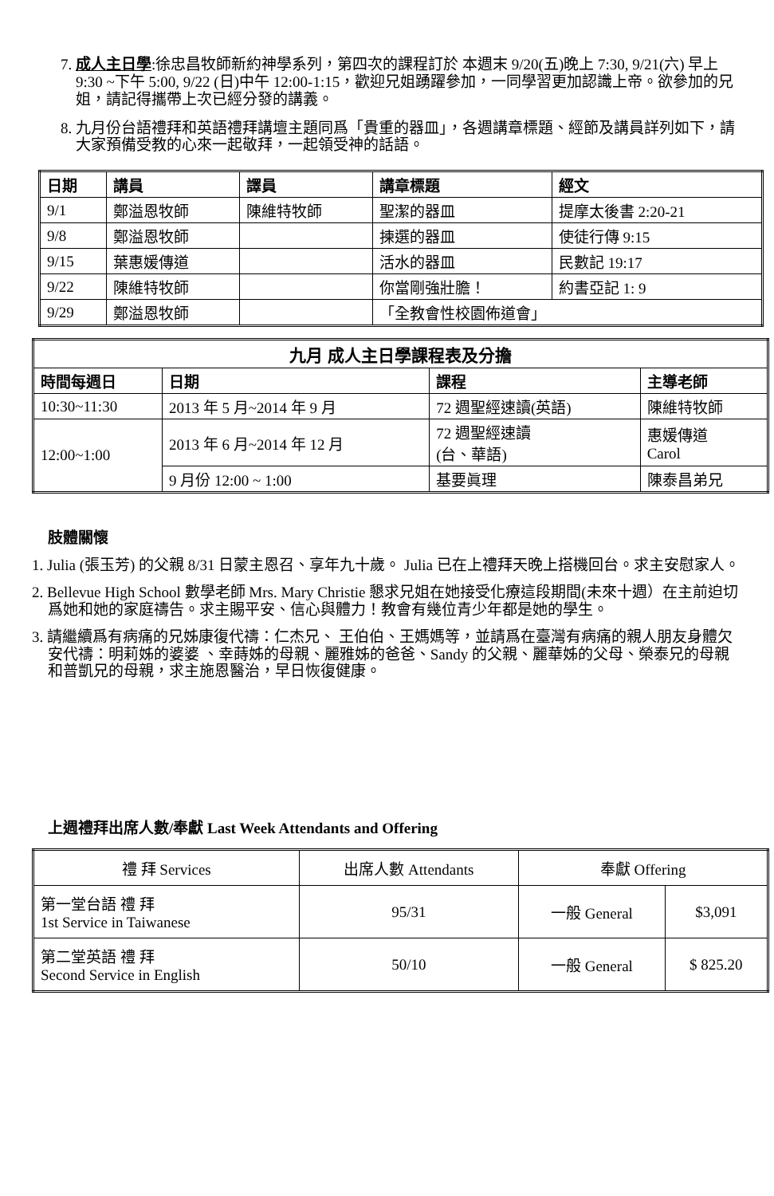7. 成人主日學:徐忠昌牧師新約神學系列，第四次的課程訂於 本週末 9/20(五)晚上 7:30, 9/21(六) 早上 9:30 ~下午 5:00, 9/22 (日)中午 12:00-1:15，歡迎兄姐踴躍參加，一同學習更加認識上帝。欲參加的兄姐，請記得攜帶上次已經分發的講義。
8. 九月份台語禮拜和英語禮拜講壇主題同爲「貴重的器皿」，各週講章標題、經節及講員詳列如下，請大家預備受教的心來一起敬拜，一起領受神的話語。
| 日期 | 講員 | 譯員 | 講章標題 | 經文 |
| --- | --- | --- | --- | --- |
| 9/1 | 鄭溢恩牧師 | 陳維特牧師 | 聖潔的器皿 | 提摩太後書 2:20-21 |
| 9/8 | 鄭溢恩牧師 | | 揀選的器皿 | 使徒行傳 9:15 |
| 9/15 | 葉惠媛傳道 | | 活水的器皿 | 民數記 19:17 |
| 9/22 | 陳維特牧師 | | 你當剛強壯膽！ | 約書亞記 1: 9 |
| 9/29 | 鄭溢恩牧師 | | 「全教會性校園佈道會」 | |
| 九月 成人主日學課程表及分擔 | | | |
| --- | --- | --- | --- |
| 時間每週日 | 日期 | 課程 | 主導老師 |
| 10:30~11:30 | 2013 年 5 月~2014 年 9 月 | 72 週聖經速讀(英語) | 陳維特牧師 |
| 12:00~1:00 | 2013 年 6 月~2014 年 12 月 | 72 週聖經速讀 (台、華語) | 惠媛傳道 Carol |
| | 9 月份 12:00 ~ 1:00 | 基要眞理 | 陳泰昌弟兄 |
肢體關懷
1. Julia (張玉芳) 的父親 8/31 日蒙主恩召、享年九十歲。 Julia 已在上禮拜天晚上搭機回台。求主安慰家人。
2. Bellevue High School 數學老師 Mrs. Mary Christie 懇求兄姐在她接受化療這段期間(未來十週）在主前迫切爲她和她的家庭禱告。求主賜平安、信心與體力！教會有幾位青少年都是她的學生。
3. 請繼續爲有病痛的兄姊康復代禱：仁杰兄、 王伯伯、王媽媽等，並請爲在臺灣有病痛的親人朋友身體欠安代禱：明莉姊的婆婆 、幸蒔姊的母親、麗雅姊的爸爸、Sandy 的父親、麗華姊的父母、榮泰兄的母親和普凱兄的母親，求主施恩醫治，早日恢復健康。
上週禮拜出席人數/奉獻 Last Week Attendants and Offering
| 禮 拜 Services | 出席人數 Attendants | 奉獻 Offering | |
| 第一堂台語 禮 拜 1st Service in Taiwanese | 95/31 | 一般 General | $3,091 |
| 第二堂英語 禮 拜 Second Service in English | 50/10 | 一般 General | $ 825.20 |